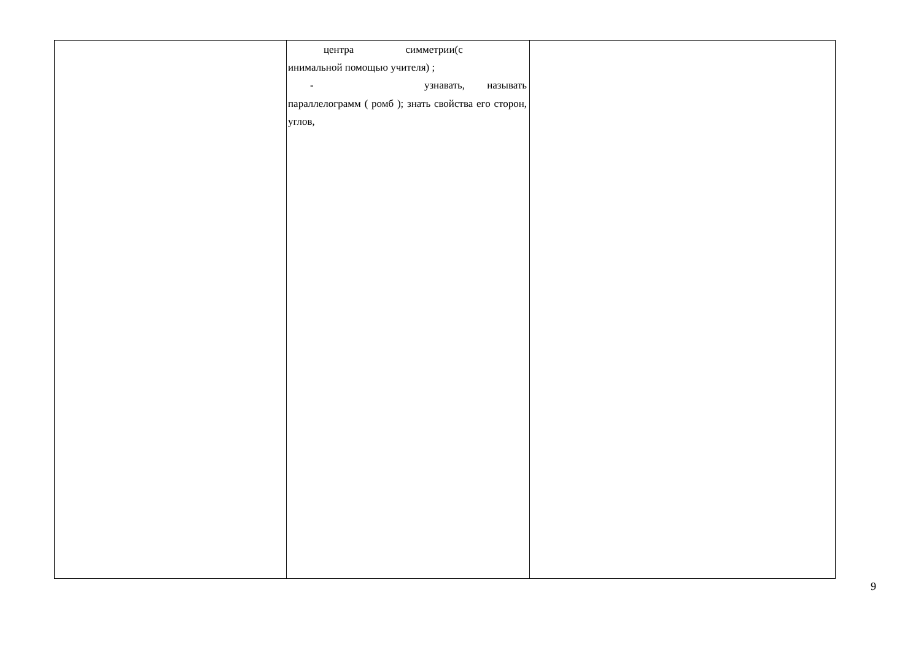| | центра симметрии(с инимальной помощью учителя) ; - узнавать, называть параллелограмм ( ромб ); знать свойства его сторон, углов, | |
9